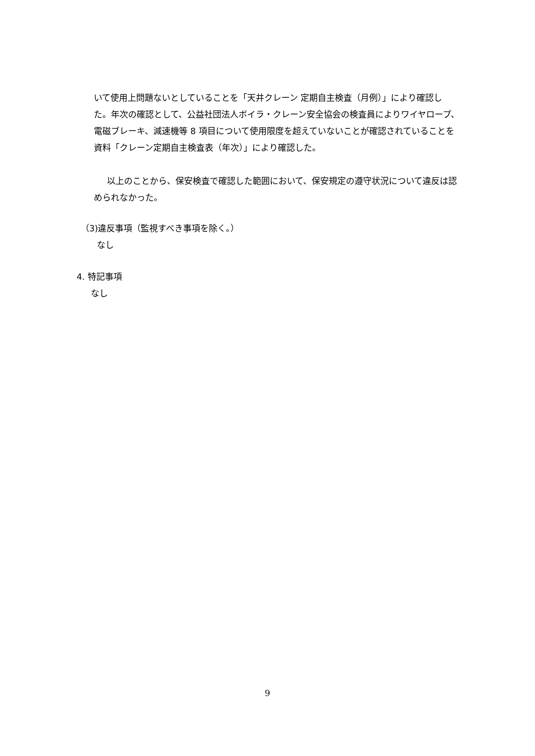いて使用上問題ないとしていることを「天井クレーン 定期自主検査（月例）」により確認した。年次の確認として、公益社団法人ボイラ・クレーン安全協会の検査員によりワイヤロープ、電磁ブレーキ、減速機等 8 項目について使用限度を超えていないことが確認されていることを資料「クレーン定期自主検査表（年次）」により確認した。
以上のことから、保安検査で確認した範囲において、保安規定の遵守状況について違反は認められなかった。
（3)違反事項（監視すべき事項を除く。）
なし
4. 特記事項
なし
9